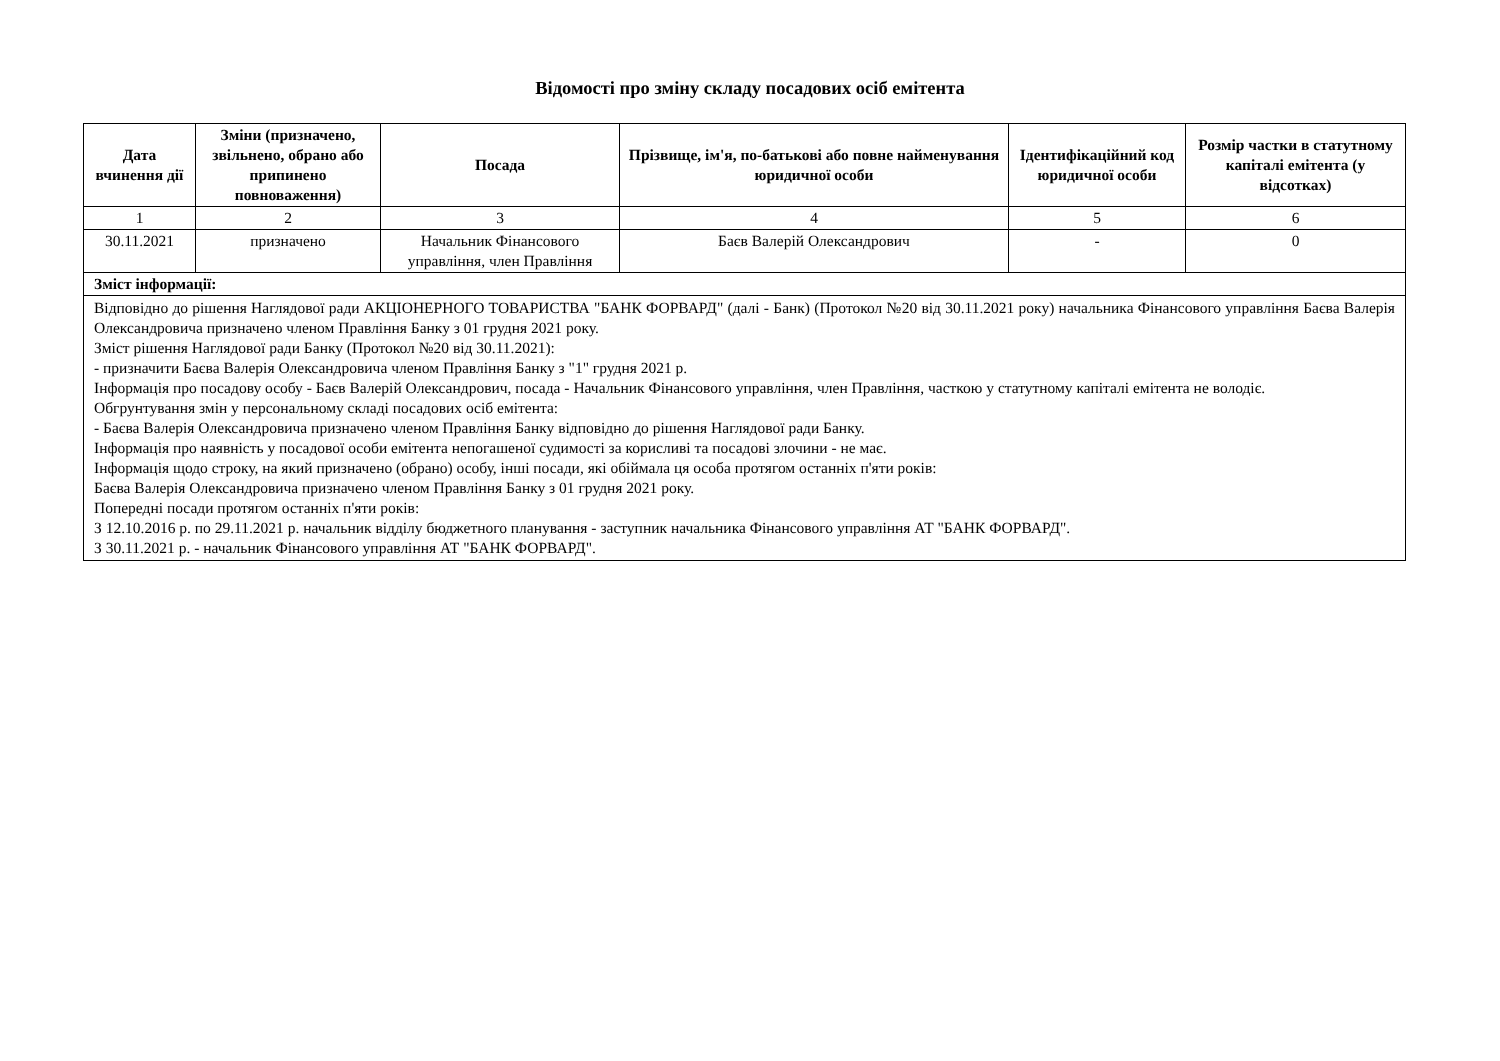Відомості про зміну складу посадових осіб емітента
| Дата вчинення дії | Зміни (призначено, звільнено, обрано або припинено повноваження) | Посада | Прізвище, ім'я, по-батькові або повне найменування юридичної особи | Ідентифікаційний код юридичної особи | Розмір частки в статутному капіталі емітента (у відсотках) |
| --- | --- | --- | --- | --- | --- |
| 1 | 2 | 3 | 4 | 5 | 6 |
| 30.11.2021 | призначено | Начальник Фінансового управління, член Правління | Баєв Валерій Олександрович | - | 0 |
| Зміст інформації: | | | | | |
| Відповідно до рішення Наглядової ради АКЦІОНЕРНОГО ТОВАРИСТВА "БАНК ФОРВАРД" (далі - Банк) (Протокол №20 від 30.11.2021 року) начальника Фінансового управління Баєва Валерія Олександровича призначено членом Правління Банку з 01 грудня 2021 року. Зміст рішення Наглядової ради Банку (Протокол №20 від 30.11.2021): - призначити Баєва Валерія Олександровича членом Правління Банку з "1" грудня 2021 р. Інформація про посадову особу - Баєв Валерій Олександрович, посада - Начальник Фінансового управління, член Правління, часткою у статутному капіталі емітента не володіє. Обгрунтування змін у персональному складі посадових осіб емітента: - Баєва Валерія Олександровича призначено членом Правління Банку відповідно до рішення Наглядової ради Банку. Інформація про наявність у посадової особи емітента непогашеної судимості за корисливі та посадові злочини - не має. Інформація щодо строку, на який призначено (обрано) особу, інші посади, які обіймала ця особа протягом останніх п'яти років: Баєва Валерія Олександровича призначено членом Правління Банку з 01 грудня 2021 року. Попередні посади протягом останніх п'яти років: З 12.10.2016 р. по 29.11.2021 р. начальник відділу бюджетного планування - заступник начальника Фінансового управління АТ "БАНК ФОРВАРД". З 30.11.2021 р. - начальник Фінансового управління АТ "БАНК ФОРВАРД". | | | | | |